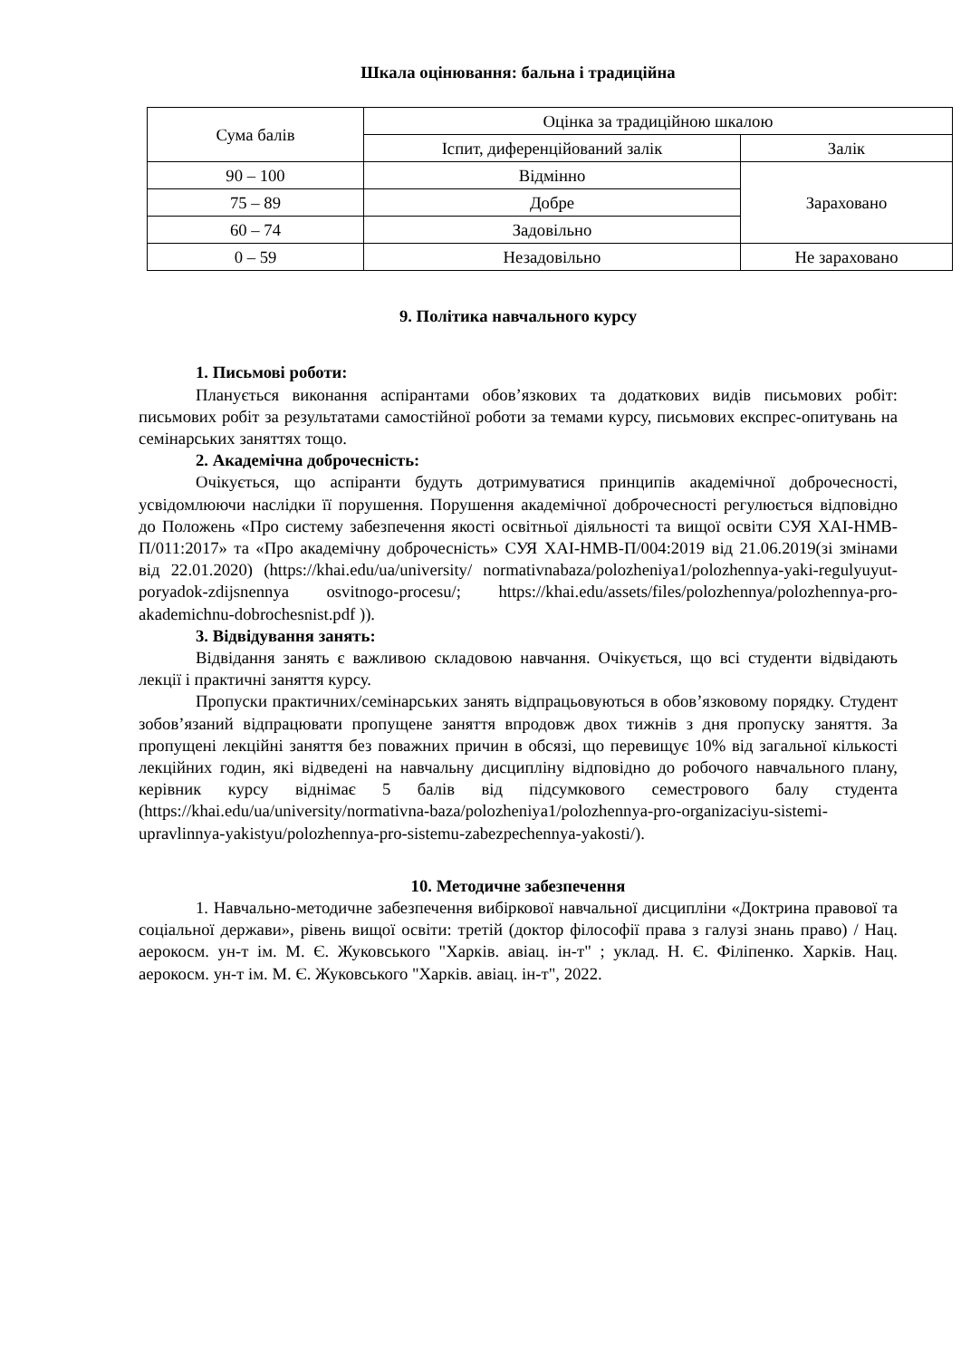Шкала оцінювання: бальна і традиційна
| Сума балів | Оцінка за традиційною шкалою | |
| | Іспит, диференційований залік | Залік |
| 90 – 100 | Відмінно | Зараховано |
| 75 – 89 | Добре | |
| 60 – 74 | Задовільно | |
| 0 – 59 | Незадовільно | Не зараховано |
9. Політика навчального курсу
1. Письмові роботи:
Планується виконання аспірантами обов’язкових та додаткових видів письмових робіт: письмових робіт за результатами самостійної роботи за темами курсу, письмових експрес-опитувань на семінарських заняттях тощо.
2. Академічна доброчесність:
Очікується, що аспіранти будуть дотримуватися принципів академічної доброчесності, усвідомлюючи наслідки її порушення. Порушення академічної доброчесності регулюється відповідно до Положень «Про систему забезпечення якості освітньої діяльності та вищої освіти СУЯ ХАІ-НМВ-П/011:2017» та «Про академічну доброчесність» СУЯ ХАІ-НМВ-П/004:2019 від 21.06.2019(зі змінами від 22.01.2020) (https://khai.edu/ua/university/ normativnabaza/polozheniya1/polozhennya-yaki-regulyuyut-poryadok-zdijsnennya osvitnogo-procesu/; https://khai.edu/assets/files/polozhennya/polozhennya-pro-akademichnu-dobrochesnist.pdf )).
3. Відвідування занять:
Відвідання занять є важливою складовою навчання. Очікується, що всі студенти відвідають лекції і практичні заняття курсу.
Пропуски практичних/семінарських занять відпрацьовуються в обов’язковому порядку. Студент зобов’язаний відпрацювати пропущене заняття впродовж двох тижнів з дня пропуску заняття. За пропущені лекційні заняття без поважних причин в обсязі, що перевищує 10% від загальної кількості лекційних годин, які відведені на навчальну дисципліну відповідно до робочого навчального плану, керівник курсу віднімає 5 балів від підсумкового семестрового балу студента (https://khai.edu/ua/university/normativna-baza/polozheniya1/polozhennya-pro-organizaciyu-sistemi-upravlinnya-yakistyu/polozhennya-pro-sistemu-zabezpechennya-yakosti/).
10. Методичне забезпечення
1. Навчально-методичне забезпечення вибіркової навчальної дисципліни «Доктрина правової та соціальної держави», рівень вищої освіти: третій (доктор філософії права з галузі знань право) / Нац. аерокосм. ун-т ім. М. Є. Жуковського "Харків. авіац. ін-т" ; уклад. Н. Є. Філіпенко. Харків. Нац. аерокосм. ун-т ім. М. Є. Жуковського "Харків. авіац. ін-т", 2022.